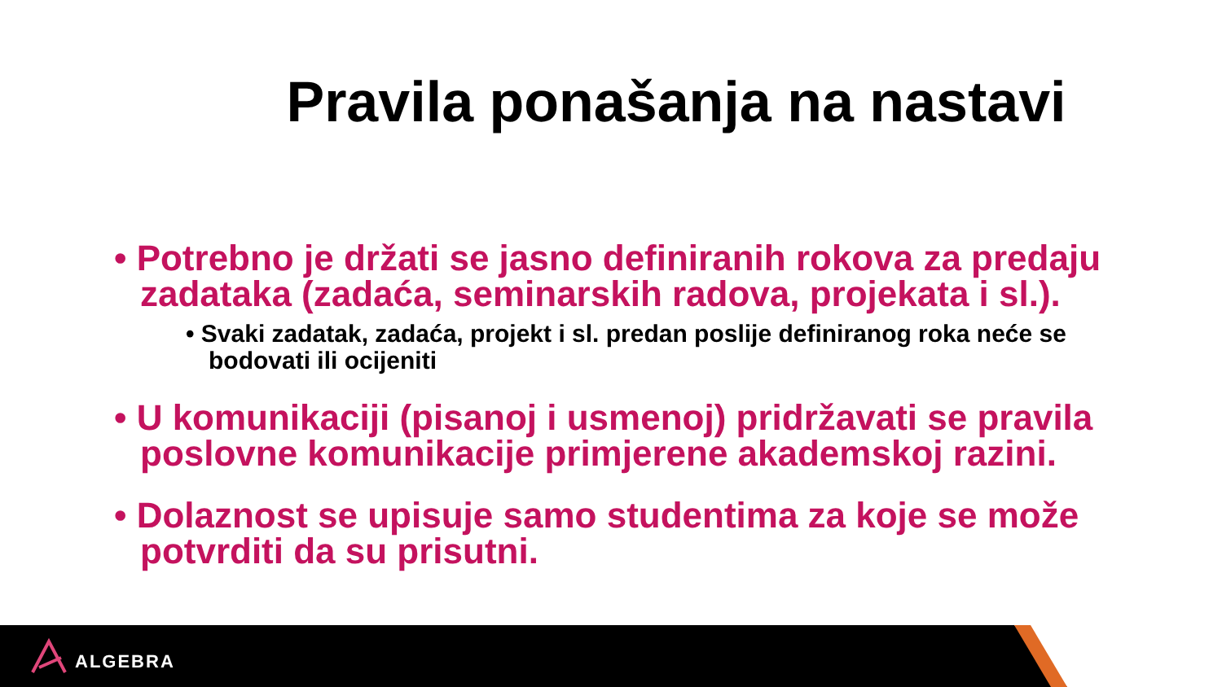Pravila ponašanja na nastavi
• Potrebno je držati se jasno definiranih rokova za predaju zadataka (zadaća, seminarskih radova, projekata i sl.).
• Svaki zadatak, zadaća, projekt i sl. predan poslije definiranog roka neće se bodovati ili ocijeniti
• U komunikaciji (pisanoj i usmenoj) pridržavati se pravila poslovne komunikacije primjerene akademskoj razini.
• Dolaznost se upisuje samo studentima za koje se može potvrditi da su prisutni.
ALGEBRA